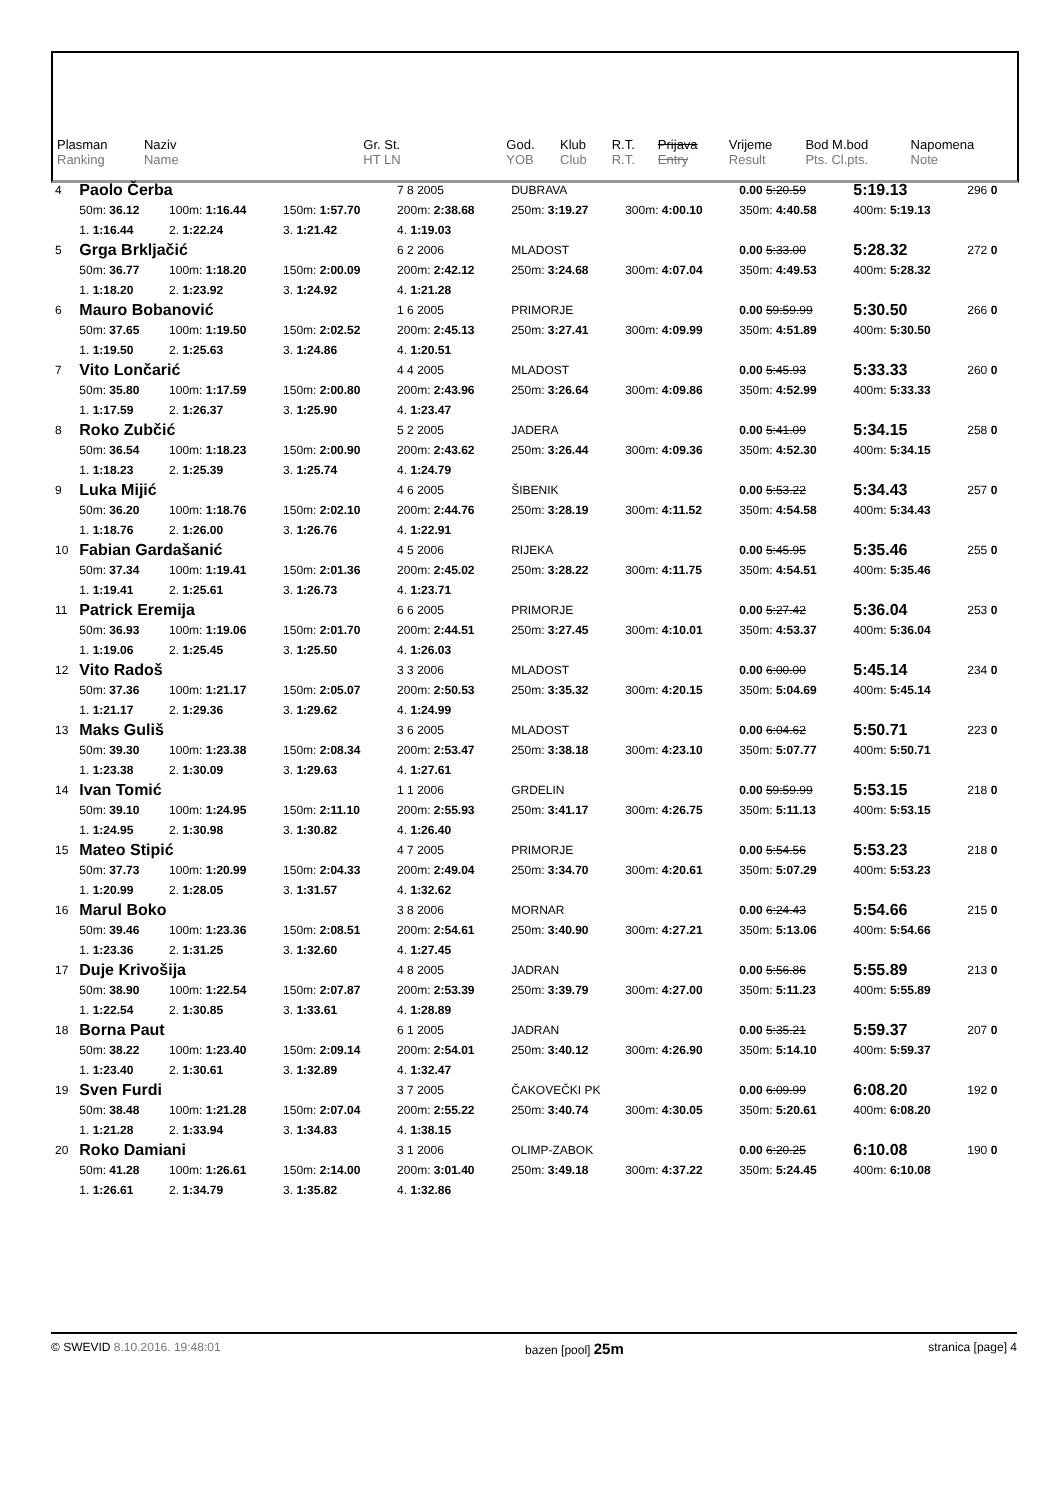| Plasman Ranking | Naziv Name | Gr. St. HT LN | God. YOB | Klub Club | R.T. R.T. | Prijava Entry | Vrijeme Result | Bod M.bod Pts. Cl.pts. | Napomena Note |
| 4 | Paolo Čerba | | | 7 8 2005 | DUBRAVA | | 0.00 5:20.59 | 5:19.13 | 296 0 |
| | 50m: 36.12 | 100m: 1:16.44 | 150m: 1:57.70 | 200m: 2:38.68 | 250m: 3:19.27 | 300m: 4:00.10 | 350m: 4:40.58 | 400m: 5:19.13 | |
| | 1. 1:16.44 | 2. 1:22.24 | 3. 1:21.42 | 4. 1:19.03 | | | | | |
| 5 | Grga Brkljačić | | | 6 2 2006 | MLADOST | | 0.00 5:33.00 | 5:28.32 | 272 0 |
| | 50m: 36.77 | 100m: 1:18.20 | 150m: 2:00.09 | 200m: 2:42.12 | 250m: 3:24.68 | 300m: 4:07.04 | 350m: 4:49.53 | 400m: 5:28.32 | |
| | 1. 1:18.20 | 2. 1:23.92 | 3. 1:24.92 | 4. 1:21.28 | | | | | |
| 6 | Mauro Bobanović | | | 1 6 2005 | PRIMORJE | | 0.00 59:59.99 | 5:30.50 | 266 0 |
| | 50m: 37.65 | 100m: 1:19.50 | 150m: 2:02.52 | 200m: 2:45.13 | 250m: 3:27.41 | 300m: 4:09.99 | 350m: 4:51.89 | 400m: 5:30.50 | |
| | 1. 1:19.50 | 2. 1:25.63 | 3. 1:24.86 | 4. 1:20.51 | | | | | |
| 7 | Vito Lončarić | | | 4 4 2005 | MLADOST | | 0.00 5:45.93 | 5:33.33 | 260 0 |
| | 50m: 35.80 | 100m: 1:17.59 | 150m: 2:00.80 | 200m: 2:43.96 | 250m: 3:26.64 | 300m: 4:09.86 | 350m: 4:52.99 | 400m: 5:33.33 | |
| | 1. 1:17.59 | 2. 1:26.37 | 3. 1:25.90 | 4. 1:23.47 | | | | | |
| 8 | Roko Zubčić | | | 5 2 2005 | JADERA | | 0.00 5:41.09 | 5:34.15 | 258 0 |
| | 50m: 36.54 | 100m: 1:18.23 | 150m: 2:00.90 | 200m: 2:43.62 | 250m: 3:26.44 | 300m: 4:09.36 | 350m: 4:52.30 | 400m: 5:34.15 | |
| | 1. 1:18.23 | 2. 1:25.39 | 3. 1:25.74 | 4. 1:24.79 | | | | | |
| 9 | Luka Mijić | | | 4 6 2005 | ŠIBENIK | | 0.00 5:53.22 | 5:34.43 | 257 0 |
| | 50m: 36.20 | 100m: 1:18.76 | 150m: 2:02.10 | 200m: 2:44.76 | 250m: 3:28.19 | 300m: 4:11.52 | 350m: 4:54.58 | 400m: 5:34.43 | |
| | 1. 1:18.76 | 2. 1:26.00 | 3. 1:26.76 | 4. 1:22.91 | | | | | |
| 10 | Fabian Gardašanić | | | 4 5 2006 | RIJEKA | | 0.00 5:45.95 | 5:35.46 | 255 0 |
| | 50m: 37.34 | 100m: 1:19.41 | 150m: 2:01.36 | 200m: 2:45.02 | 250m: 3:28.22 | 300m: 4:11.75 | 350m: 4:54.51 | 400m: 5:35.46 | |
| | 1. 1:19.41 | 2. 1:25.61 | 3. 1:26.73 | 4. 1:23.71 | | | | | |
| 11 | Patrick Eremija | | | 6 6 2005 | PRIMORJE | | 0.00 5:27.42 | 5:36.04 | 253 0 |
| | 50m: 36.93 | 100m: 1:19.06 | 150m: 2:01.70 | 200m: 2:44.51 | 250m: 3:27.45 | 300m: 4:10.01 | 350m: 4:53.37 | 400m: 5:36.04 | |
| | 1. 1:19.06 | 2. 1:25.45 | 3. 1:25.50 | 4. 1:26.03 | | | | | |
| 12 | Vito Radoš | | | 3 3 2006 | MLADOST | | 0.00 6:00.00 | 5:45.14 | 234 0 |
| | 50m: 37.36 | 100m: 1:21.17 | 150m: 2:05.07 | 200m: 2:50.53 | 250m: 3:35.32 | 300m: 4:20.15 | 350m: 5:04.69 | 400m: 5:45.14 | |
| | 1. 1:21.17 | 2. 1:29.36 | 3. 1:29.62 | 4. 1:24.99 | | | | | |
| 13 | Maks Guliš | | | 3 6 2005 | MLADOST | | 0.00 6:04.62 | 5:50.71 | 223 0 |
| | 50m: 39.30 | 100m: 1:23.38 | 150m: 2:08.34 | 200m: 2:53.47 | 250m: 3:38.18 | 300m: 4:23.10 | 350m: 5:07.77 | 400m: 5:50.71 | |
| | 1. 1:23.38 | 2. 1:30.09 | 3. 1:29.63 | 4. 1:27.61 | | | | | |
| 14 | Ivan Tomić | | | 1 1 2006 | GRDELIN | | 0.00 59:59.99 | 5:53.15 | 218 0 |
| | 50m: 39.10 | 100m: 1:24.95 | 150m: 2:11.10 | 200m: 2:55.93 | 250m: 3:41.17 | 300m: 4:26.75 | 350m: 5:11.13 | 400m: 5:53.15 | |
| | 1. 1:24.95 | 2. 1:30.98 | 3. 1:30.82 | 4. 1:26.40 | | | | | |
| 15 | Mateo Stipić | | | 4 7 2005 | PRIMORJE | | 0.00 5:54.56 | 5:53.23 | 218 0 |
| | 50m: 37.73 | 100m: 1:20.99 | 150m: 2:04.33 | 200m: 2:49.04 | 250m: 3:34.70 | 300m: 4:20.61 | 350m: 5:07.29 | 400m: 5:53.23 | |
| | 1. 1:20.99 | 2. 1:28.05 | 3. 1:31.57 | 4. 1:32.62 | | | | | |
| 16 | Marul Boko | | | 3 8 2006 | MORNAR | | 0.00 6:24.43 | 5:54.66 | 215 0 |
| | 50m: 39.46 | 100m: 1:23.36 | 150m: 2:08.51 | 200m: 2:54.61 | 250m: 3:40.90 | 300m: 4:27.21 | 350m: 5:13.06 | 400m: 5:54.66 | |
| | 1. 1:23.36 | 2. 1:31.25 | 3. 1:32.60 | 4. 1:27.45 | | | | | |
| 17 | Duje Krivošija | | | 4 8 2005 | JADRAN | | 0.00 5:56.86 | 5:55.89 | 213 0 |
| | 50m: 38.90 | 100m: 1:22.54 | 150m: 2:07.87 | 200m: 2:53.39 | 250m: 3:39.79 | 300m: 4:27.00 | 350m: 5:11.23 | 400m: 5:55.89 | |
| | 1. 1:22.54 | 2. 1:30.85 | 3. 1:33.61 | 4. 1:28.89 | | | | | |
| 18 | Borna Paut | | | 6 1 2005 | JADRAN | | 0.00 5:35.21 | 5:59.37 | 207 0 |
| | 50m: 38.22 | 100m: 1:23.40 | 150m: 2:09.14 | 200m: 2:54.01 | 250m: 3:40.12 | 300m: 4:26.90 | 350m: 5:14.10 | 400m: 5:59.37 | |
| | 1. 1:23.40 | 2. 1:30.61 | 3. 1:32.89 | 4. 1:32.47 | | | | | |
| 19 | Sven Furdi | | | 3 7 2005 | ČAKOVEČKI PK | | 0.00 6:09.99 | 6:08.20 | 192 0 |
| | 50m: 38.48 | 100m: 1:21.28 | 150m: 2:07.04 | 200m: 2:55.22 | 250m: 3:40.74 | 300m: 4:30.05 | 350m: 5:20.61 | 400m: 6:08.20 | |
| | 1. 1:21.28 | 2. 1:33.94 | 3. 1:34.83 | 4. 1:38.15 | | | | | |
| 20 | Roko Damiani | | | 3 1 2006 | OLIMP-ZABOK | | 0.00 6:20.25 | 6:10.08 | 190 0 |
| | 50m: 41.28 | 100m: 1:26.61 | 150m: 2:14.00 | 200m: 3:01.40 | 250m: 3:49.18 | 300m: 4:37.22 | 350m: 5:24.45 | 400m: 6:10.08 | |
| | 1. 1:26.61 | 2. 1:34.79 | 3. 1:35.82 | 4. 1:32.86 | | | | | |
© SWEVID 8.10.2016. 19:48:01 bazen [pool] 25m stranica [page] 4